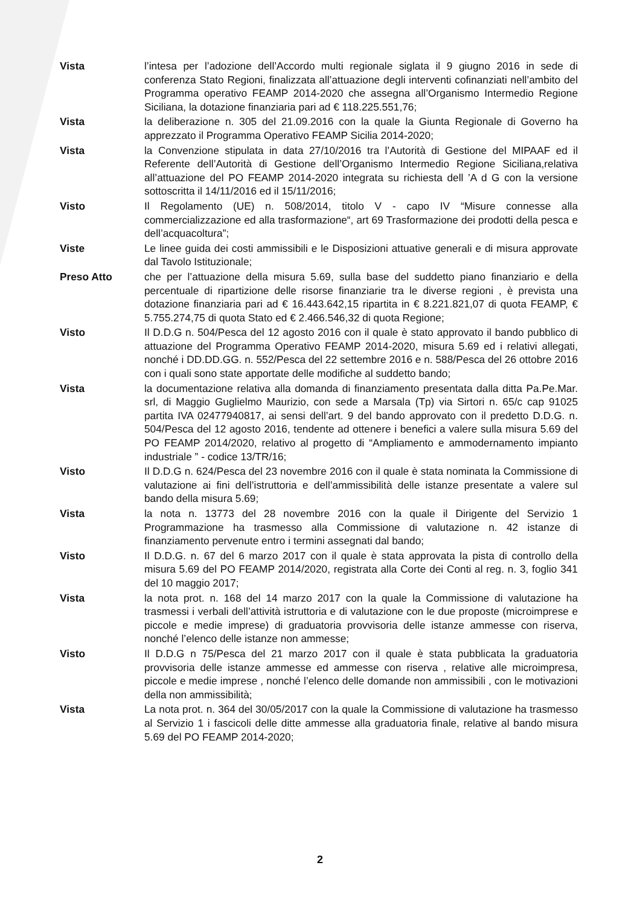Vista l’intesa per l’adozione dell’Accordo multi regionale siglata il 9 giugno 2016 in sede di conferenza Stato Regioni, finalizzata all’attuazione degli interventi cofinanziati nell’ambito del Programma operativo FEAMP 2014-2020 che assegna all’Organismo Intermedio Regione Siciliana, la dotazione finanziaria pari ad € 118.225.551,76;
Vista la deliberazione n. 305 del 21.09.2016 con la quale la Giunta Regionale di Governo ha apprezzato il Programma Operativo FEAMP Sicilia 2014-2020;
Vista la Convenzione stipulata in data 27/10/2016 tra l’Autorità di Gestione del MIPAAF ed il Referente dell’Autorità di Gestione dell’Organismo Intermedio Regione Siciliana,relativa all’attuazione del PO FEAMP 2014-2020 integrata su richiesta dell ’A d G con la versione sottoscritta il 14/11/2016 ed il 15/11/2016;
Visto Il Regolamento (UE) n. 508/2014, titolo V - capo IV “Misure connesse alla commercializzazione ed alla trasformazione“, art 69 Trasformazione dei prodotti della pesca e dell’acquacoltura”;
Viste Le linee guida dei costi ammissibili e le Disposizioni attuative generali e di misura approvate dal Tavolo Istituzionale;
Preso Atto che per l’attuazione della misura 5.69, sulla base del suddetto piano finanziario e della percentuale di ripartizione delle risorse finanziarie tra le diverse regioni , è prevista una dotazione finanziaria pari ad € 16.443.642,15 ripartita in € 8.221.821,07 di quota FEAMP, € 5.755.274,75 di quota Stato ed € 2.466.546,32 di quota Regione;
Visto Il D.D.G n. 504/Pesca del 12 agosto 2016 con il quale è stato approvato il bando pubblico di attuazione del Programma Operativo FEAMP 2014-2020, misura 5.69 ed i relativi allegati, nonché i DD.DD.GG. n. 552/Pesca del 22 settembre 2016 e n. 588/Pesca del 26 ottobre 2016 con i quali sono state apportate delle modifiche al suddetto bando;
Vista la documentazione relativa alla domanda di finanziamento presentata dalla ditta Pa.Pe.Mar. srl, di Maggio Guglielmo Maurizio, con sede a Marsala (Tp) via Sirtori n. 65/c cap 91025 partita IVA 02477940817, ai sensi dell’art. 9 del bando approvato con il predetto D.D.G. n. 504/Pesca del 12 agosto 2016, tendente ad ottenere i benefici a valere sulla misura 5.69 del PO FEAMP 2014/2020, relativo al progetto di “Ampliamento e ammodernamento impianto industriale ” - codice 13/TR/16;
Visto Il D.D.G n. 624/Pesca del 23 novembre 2016 con il quale è stata nominata la Commissione di valutazione ai fini dell’istruttoria e dell’ammissibilità delle istanze presentate a valere sul bando della misura 5.69;
Vista la nota n. 13773 del 28 novembre 2016 con la quale il Dirigente del Servizio 1 Programmazione ha trasmesso alla Commissione di valutazione n. 42 istanze di finanziamento pervenute entro i termini assegnati dal bando;
Visto Il D.D.G. n. 67 del 6 marzo 2017 con il quale è stata approvata la pista di controllo della misura 5.69 del PO FEAMP 2014/2020, registrata alla Corte dei Conti al reg. n. 3, foglio 341 del 10 maggio 2017;
Vista la nota prot. n. 168 del 14 marzo 2017 con la quale la Commissione di valutazione ha trasmessi i verbali dell’attività istruttoria e di valutazione con le due proposte (microimprese e piccole e medie imprese) di graduatoria provvisoria delle istanze ammesse con riserva, nonché l’elenco delle istanze non ammesse;
Visto Il D.D.G n 75/Pesca del 21 marzo 2017 con il quale è stata pubblicata la graduatoria provvisoria delle istanze ammesse ed ammesse con riserva , relative alle microimpresa, piccole e medie imprese , nonché l’elenco delle domande non ammissibili , con le motivazioni della non ammissibilità;
Vista La nota prot. n. 364 del 30/05/2017 con la quale la Commissione di valutazione ha trasmesso al Servizio 1 i fascicoli delle ditte ammesse alla graduatoria finale, relative al bando misura 5.69 del PO FEAMP 2014-2020;
2